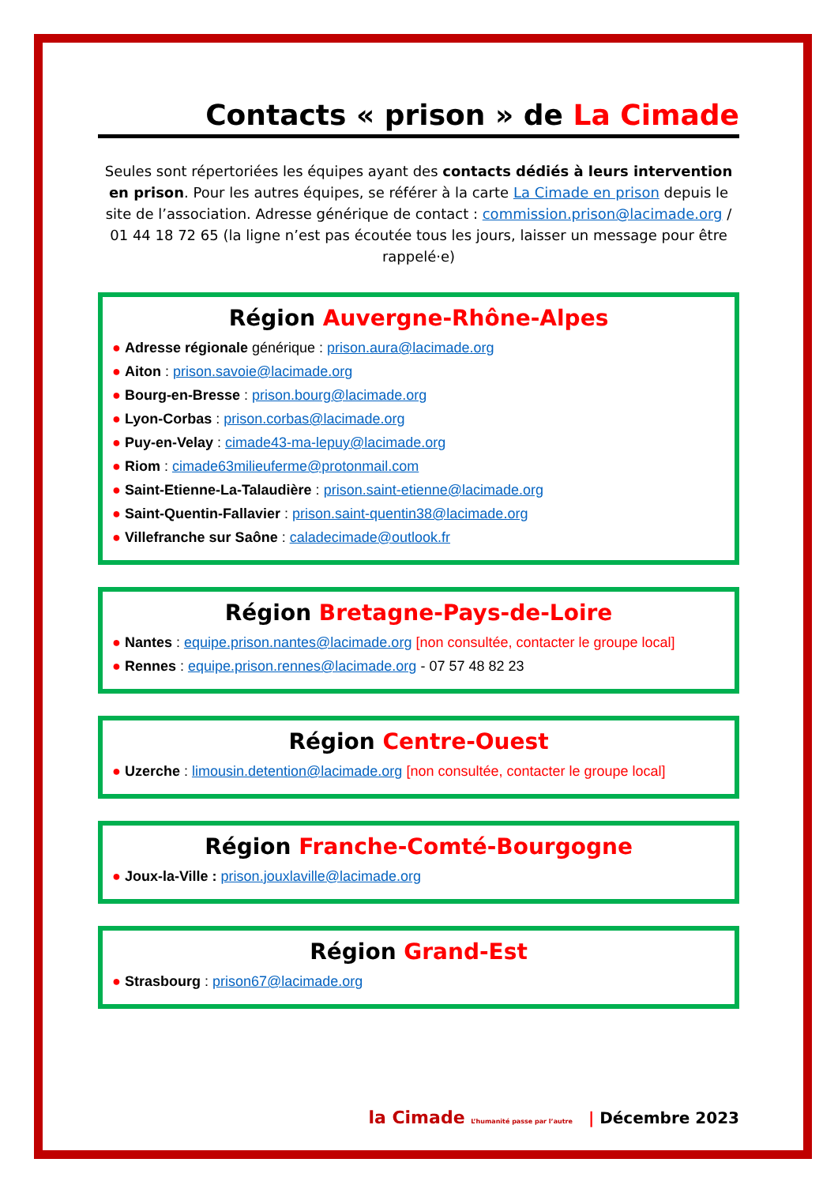Contacts « prison » de La Cimade
Seules sont répertoriées les équipes ayant des contacts dédiés à leurs intervention en prison. Pour les autres équipes, se référer à la carte La Cimade en prison depuis le site de l’association. Adresse générique de contact : commission.prison@lacimade.org / 01 44 18 72 65 (la ligne n’est pas écoutée tous les jours, laisser un message pour être rappelé·e)
Région Auvergne-Rhône-Alpes
● Adresse régionale générique : prison.aura@lacimade.org
● Aiton : prison.savoie@lacimade.org
● Bourg-en-Bresse : prison.bourg@lacimade.org
● Lyon-Corbas : prison.corbas@lacimade.org
● Puy-en-Velay : cimade43-ma-lepuy@lacimade.org
● Riom : cimade63milieuferme@protonmail.com
● Saint-Etienne-La-Talaudière : prison.saint-etienne@lacimade.org
● Saint-Quentin-Fallavier : prison.saint-quentin38@lacimade.org
● Villefranche sur Saône : caladecimade@outlook.fr
Région Bretagne-Pays-de-Loire
● Nantes : equipe.prison.nantes@lacimade.org [non consultée, contacter le groupe local]
● Rennes : equipe.prison.rennes@lacimade.org - 07 57 48 82 23
Région Centre-Ouest
● Uzerche : limousin.detention@lacimade.org [non consultée, contacter le groupe local]
Région Franche-Comté-Bourgogne
● Joux-la-Ville : prison.jouxlaville@lacimade.org
Région Grand-Est
● Strasbourg : prison67@lacimade.org
la Cimade L’humanité passe par l’autre | Décembre 2023